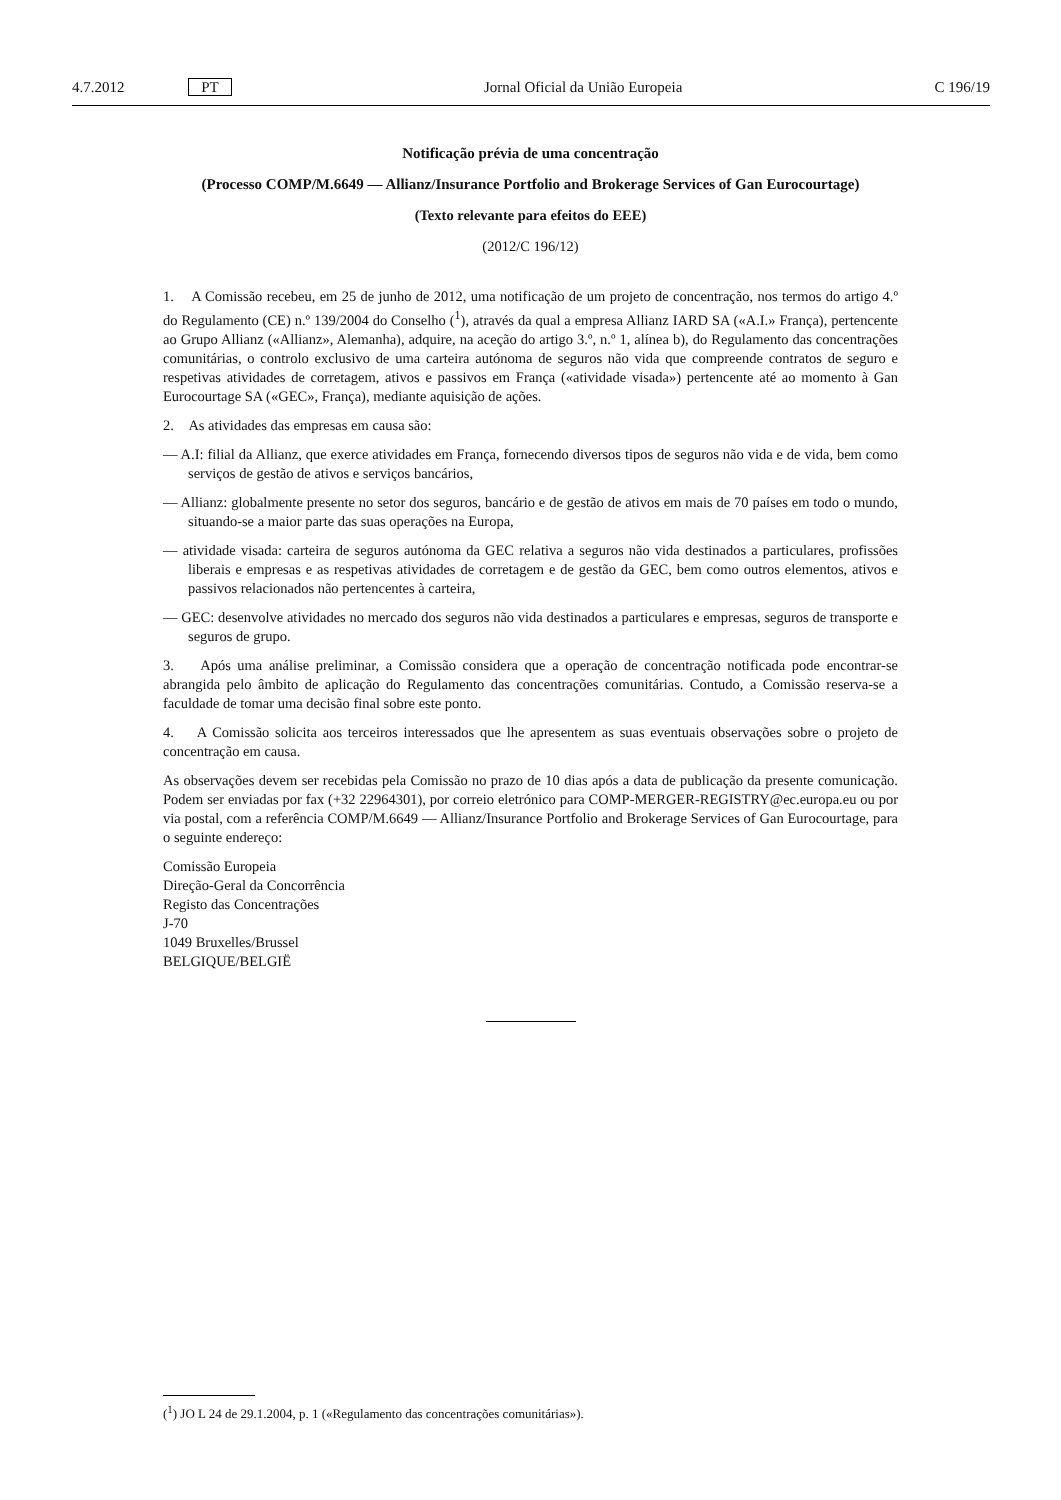4.7.2012 PT Jornal Oficial da União Europeia C 196/19
Notificação prévia de uma concentração
(Processo COMP/M.6649 — Allianz/Insurance Portfolio and Brokerage Services of Gan Eurocourtage)
(Texto relevante para efeitos do EEE)
(2012/C 196/12)
1. A Comissão recebeu, em 25 de junho de 2012, uma notificação de um projeto de concentração, nos termos do artigo 4.º do Regulamento (CE) n.º 139/2004 do Conselho (<sup>1</sup>), através da qual a empresa Allianz IARD SA («A.I.» França), pertencente ao Grupo Allianz («Allianz», Alemanha), adquire, na aceção do artigo 3.º, n.º 1, alínea b), do Regulamento das concentrações comunitárias, o controlo exclusivo de uma carteira autónoma de seguros não vida que compreende contratos de seguro e respetivas atividades de corretagem, ativos e passivos em França («atividade visada») pertencente até ao momento à Gan Eurocourtage SA («GEC», França), mediante aquisição de ações.
2. As atividades das empresas em causa são:
— A.I: filial da Allianz, que exerce atividades em França, fornecendo diversos tipos de seguros não vida e de vida, bem como serviços de gestão de ativos e serviços bancários,
— Allianz: globalmente presente no setor dos seguros, bancário e de gestão de ativos em mais de 70 países em todo o mundo, situando-se a maior parte das suas operações na Europa,
— atividade visada: carteira de seguros autónoma da GEC relativa a seguros não vida destinados a particulares, profissões liberais e empresas e as respetivas atividades de corretagem e de gestão da GEC, bem como outros elementos, ativos e passivos relacionados não pertencentes à carteira,
— GEC: desenvolve atividades no mercado dos seguros não vida destinados a particulares e empresas, seguros de transporte e seguros de grupo.
3. Após uma análise preliminar, a Comissão considera que a operação de concentração notificada pode encontrar-se abrangida pelo âmbito de aplicação do Regulamento das concentrações comunitárias. Contudo, a Comissão reserva-se a faculdade de tomar uma decisão final sobre este ponto.
4. A Comissão solicita aos terceiros interessados que lhe apresentem as suas eventuais observações sobre o projeto de concentração em causa.
As observações devem ser recebidas pela Comissão no prazo de 10 dias após a data de publicação da presente comunicação. Podem ser enviadas por fax (+32 22964301), por correio eletrónico para COMP-MERGER-REGISTRY@ec.europa.eu ou por via postal, com a referência COMP/M.6649 — Allianz/Insurance Portfolio and Brokerage Services of Gan Eurocourtage, para o seguinte endereço:
Comissão Europeia
Direção-Geral da Concorrência
Registo das Concentrações
J-70
1049 Bruxelles/Brussel
BELGIQUE/BELGIË
(<sup>1</sup>) JO L 24 de 29.1.2004, p. 1 («Regulamento das concentrações comunitárias»).